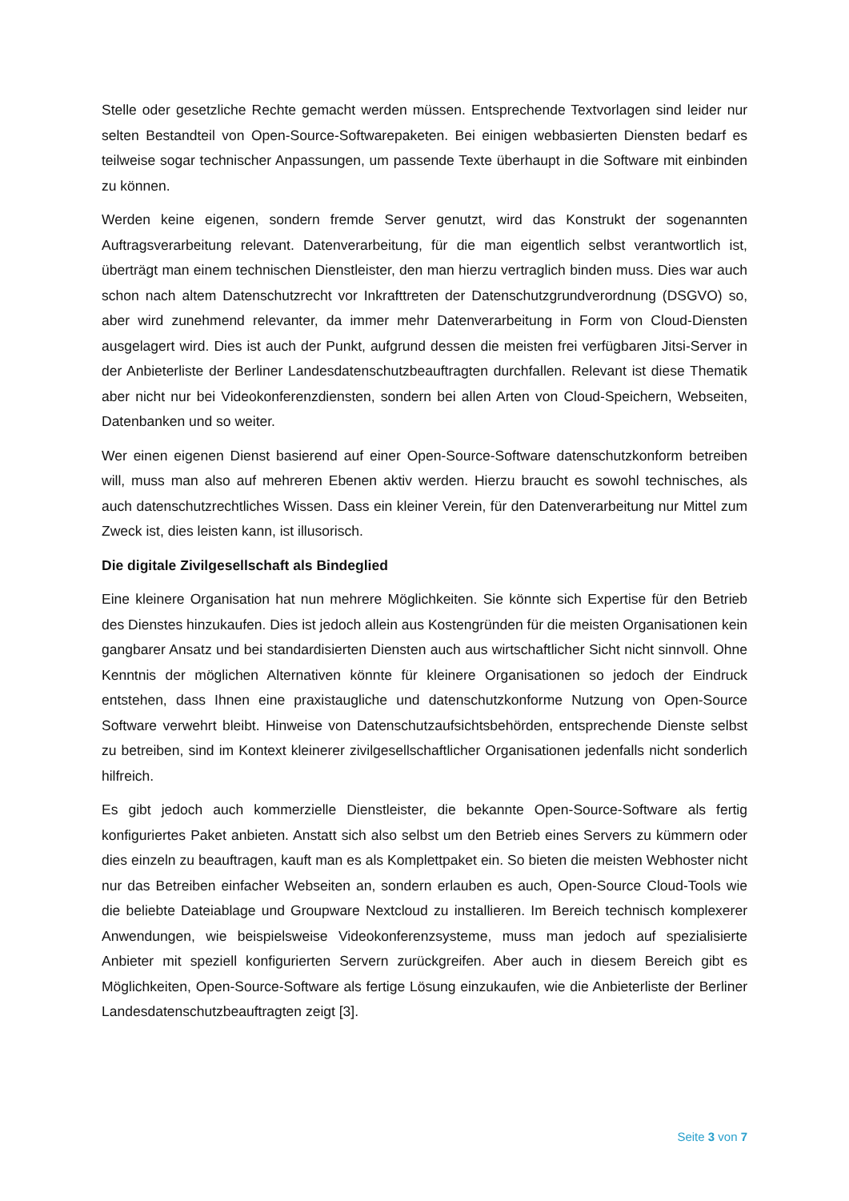Stelle oder gesetzliche Rechte gemacht werden müssen. Entsprechende Textvorlagen sind leider nur selten Bestandteil von Open-Source-Softwarepaketen. Bei einigen webbasierten Diensten bedarf es teilweise sogar technischer Anpassungen, um passende Texte überhaupt in die Software mit einbinden zu können.
Werden keine eigenen, sondern fremde Server genutzt, wird das Konstrukt der sogenannten Auftragsverarbeitung relevant. Datenverarbeitung, für die man eigentlich selbst verantwortlich ist, überträgt man einem technischen Dienstleister, den man hierzu vertraglich binden muss. Dies war auch schon nach altem Datenschutzrecht vor Inkrafttreten der Datenschutzgrundverordnung (DSGVO) so, aber wird zunehmend relevanter, da immer mehr Datenverarbeitung in Form von Cloud-Diensten ausgelagert wird. Dies ist auch der Punkt, aufgrund dessen die meisten frei verfügbaren Jitsi-Server in der Anbieterliste der Berliner Landesdatenschutzbeauftragten durchfallen. Relevant ist diese Thematik aber nicht nur bei Videokonferenzdiensten, sondern bei allen Arten von Cloud-Speichern, Webseiten, Datenbanken und so weiter.
Wer einen eigenen Dienst basierend auf einer Open-Source-Software datenschutzkonform betreiben will, muss man also auf mehreren Ebenen aktiv werden. Hierzu braucht es sowohl technisches, als auch datenschutzrechtliches Wissen. Dass ein kleiner Verein, für den Datenverarbeitung nur Mittel zum Zweck ist, dies leisten kann, ist illusorisch.
Die digitale Zivilgesellschaft als Bindeglied
Eine kleinere Organisation hat nun mehrere Möglichkeiten. Sie könnte sich Expertise für den Betrieb des Dienstes hinzukaufen. Dies ist jedoch allein aus Kostengründen für die meisten Organisationen kein gangbarer Ansatz und bei standardisierten Diensten auch aus wirtschaftlicher Sicht nicht sinnvoll. Ohne Kenntnis der möglichen Alternativen könnte für kleinere Organisationen so jedoch der Eindruck entstehen, dass Ihnen eine praxistaugliche und datenschutzkonforme Nutzung von Open-Source Software verwehrt bleibt. Hinweise von Datenschutzaufsichtsbehörden, entsprechende Dienste selbst zu betreiben, sind im Kontext kleinerer zivilgesellschaftlicher Organisationen jedenfalls nicht sonderlich hilfreich.
Es gibt jedoch auch kommerzielle Dienstleister, die bekannte Open-Source-Software als fertig konfiguriertes Paket anbieten. Anstatt sich also selbst um den Betrieb eines Servers zu kümmern oder dies einzeln zu beauftragen, kauft man es als Komplettpaket ein. So bieten die meisten Webhoster nicht nur das Betreiben einfacher Webseiten an, sondern erlauben es auch, Open-Source Cloud-Tools wie die beliebte Dateiablage und Groupware Nextcloud zu installieren. Im Bereich technisch komplexerer Anwendungen, wie beispielsweise Videokonferenzsysteme, muss man jedoch auf spezialisierte Anbieter mit speziell konfigurierten Servern zurückgreifen. Aber auch in diesem Bereich gibt es Möglichkeiten, Open-Source-Software als fertige Lösung einzukaufen, wie die Anbieterliste der Berliner Landesdatenschutzbeauftragten zeigt [3].
Seite 3 von 7